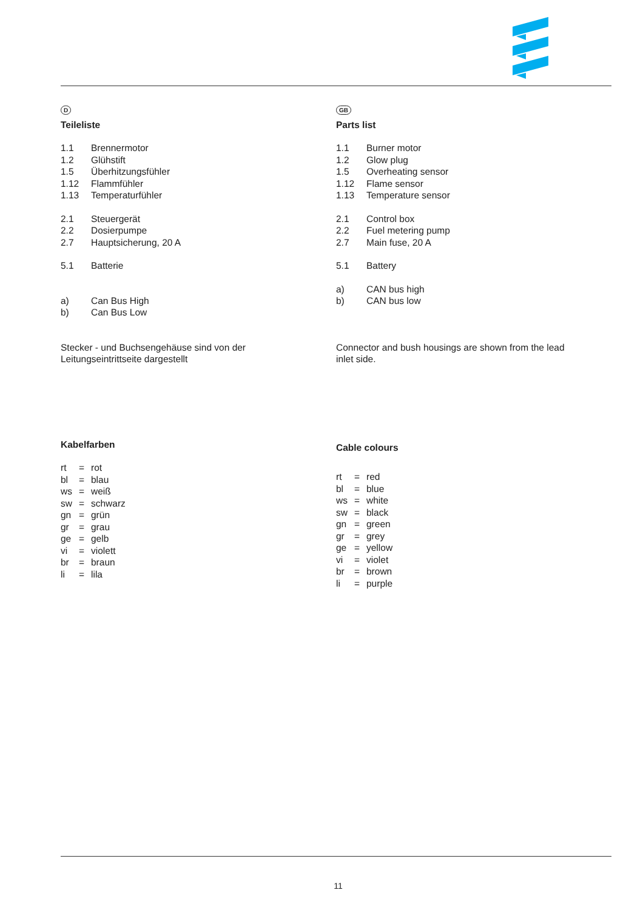D
Teileliste
| 1.1 | Brennermotor |
| 1.2 | Glühstift |
| 1.5 | Überhitzungsfühler |
| 1.12 | Flammfühler |
| 1.13 | Temperaturfühler |
| 2.1 | Steuergerät |
| 2.2 | Dosierpumpe |
| 2.7 | Hauptsicherung, 20 A |
| 5.1 | Batterie |
| a) | Can Bus High |
| b) | Can Bus Low |
Stecker - und Buchsengehäuse sind von der
Leitungseintrittseite dargestellt
Kabelfarben
| rt | = | rot |
| bl | = | blau |
| ws | = | weiß |
| sw | = | schwarz |
| gn | = | grün |
| gr | = | grau |
| ge | = | gelb |
| vi | = | violett |
| br | = | braun |
| li | = | lila |
GB
Parts list
| 1.1 | Burner motor |
| 1.2 | Glow plug |
| 1.5 | Overheating sensor |
| 1.12 | Flame sensor |
| 1.13 | Temperature sensor |
| 2.1 | Control box |
| 2.2 | Fuel metering pump |
| 2.7 | Main fuse, 20 A |
| 5.1 | Battery |
| a) | CAN bus high |
| b) | CAN bus low |
Connector and bush housings are shown from the lead
inlet side.
Cable colours
| rt | = | red |
| bl | = | blue |
| ws | = | white |
| sw | = | black |
| gn | = | green |
| gr | = | grey |
| ge | = | yellow |
| vi | = | violet |
| br | = | brown |
| li | = | purple |
11